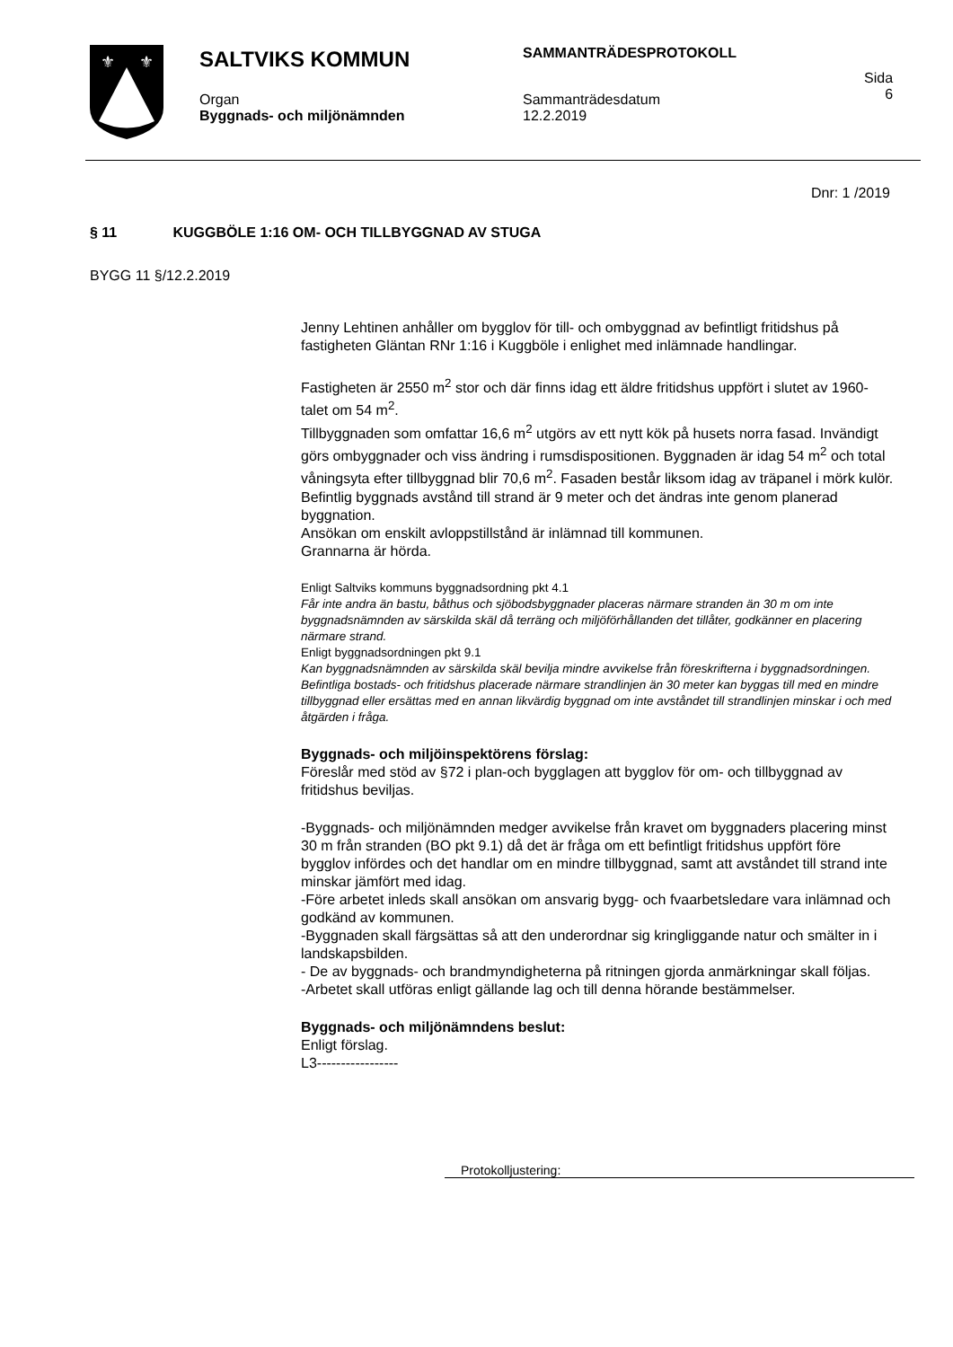⚜
⚜
SALTVIKS KOMMUN
Organ
Byggnads- och miljönämnden
SAMMANTRÄDESPROTOKOLL
Sammanträdesdatum
12.2.2019
Sida
6
Dnr: 1 /2019
§ 11 KUGGBÖLE 1:16 OM- OCH TILLBYGGNAD AV STUGA
BYGG 11 §/12.2.2019
Jenny Lehtinen anhåller om bygglov för till- och ombyggnad av befintligt fritidshus på fastigheten Gläntan RNr 1:16 i Kuggböle i enlighet med inlämnade handlingar.
Fastigheten är 2550 m<sup>2</sup> stor och där finns idag ett äldre fritidshus uppfört i slutet av 1960-talet om 54 m<sup>2</sup>.
Tillbyggnaden som omfattar 16,6 m<sup>2</sup> utgörs av ett nytt kök på husets norra fasad. Invändigt görs ombyggnader och viss ändring i rumsdispositionen. Byggnaden är idag 54 m<sup>2</sup> och total våningsyta efter tillbyggnad blir 70,6 m<sup>2</sup>. Fasaden består liksom idag av träpanel i mörk kulör.
Befintlig byggnads avstånd till strand är 9 meter och det ändras inte genom planerad byggnation.
Ansökan om enskilt avloppstillstånd är inlämnad till kommunen.
Grannarna är hörda.
Enligt Saltviks kommuns byggnadsordning pkt 4.1
Får inte andra än bastu, båthus och sjöbodsbyggnader placeras närmare stranden än 30 m om inte byggnadsnämnden av särskilda skäl då terräng och miljöförhållanden det tillåter, godkänner en placering närmare strand.
Enligt byggnadsordningen pkt 9.1
Kan byggnadsnämnden av särskilda skäl bevilja mindre avvikelse från föreskrifterna i byggnadsordningen. Befintliga bostads- och fritidshus placerade närmare strandlinjen än 30 meter kan byggas till med en mindre tillbyggnad eller ersättas med en annan likvärdig byggnad om inte avståndet till strandlinjen minskar i och med åtgärden i fråga.
Byggnads- och miljöinspektörens förslag:
Föreslår med stöd av §72 i plan-och bygglagen att bygglov för om- och tillbyggnad av fritidshus beviljas.
-Byggnads- och miljönämnden medger avvikelse från kravet om byggnaders placering minst 30 m från stranden (BO pkt 9.1) då det är fråga om ett befintligt fritidshus uppfört före bygglov infördes och det handlar om en mindre tillbyggnad, samt att avståndet till strand inte minskar jämfört med idag.
-Före arbetet inleds skall ansökan om ansvarig bygg- och fvaarbetsledare vara inlämnad och godkänd av kommunen.
-Byggnaden skall färgsättas så att den underordnar sig kringliggande natur och smälter in i landskapsbilden.
- De av byggnads- och brandmyndigheterna på ritningen gjorda anmärkningar skall följas.
-Arbetet skall utföras enligt gällande lag och till denna hörande bestämmelser.
Byggnads- och miljönämndens beslut:
Enligt förslag.
L3-----------------
Protokolljustering: